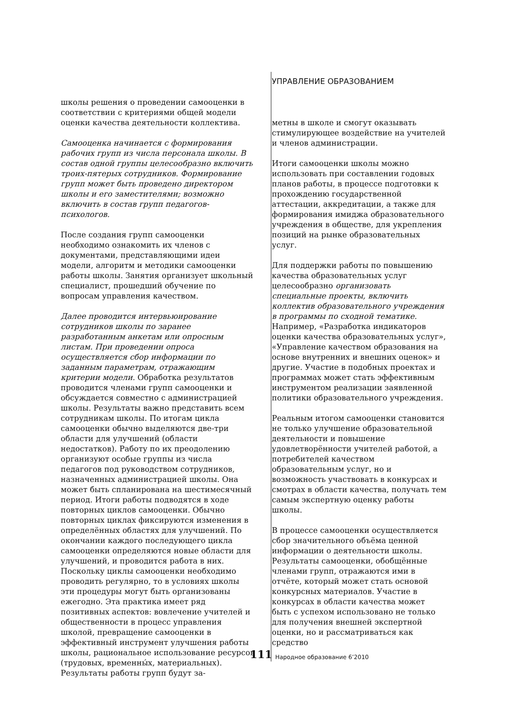УПРАВЛЕНИЕ ОБРАЗОВАНИЕМ
школы решения о проведении самооценки в соответствии с критериями общей модели оценки качества деятельности коллектива.
Самооценка начинается с формирования рабочих групп из числа персонала школы. В состав одной группы целесообразно включить троих-пятерых сотрудников. Формирование групп может быть проведено директором школы и его заместителями; возможно включить в состав групп педагогов-психологов.
После создания групп самооценки необходимо ознакомить их членов с документами, представляющими идеи модели, алгоритм и методики самооценки работы школы. Занятия организует школьный специалист, прошедший обучение по вопросам управления качеством.
Далее проводится интервьюирование сотрудников школы по заранее разработанным анкетам или опросным листам. При проведении опроса осуществляется сбор информации по заданным параметрам, отражающим критерии модели. Обработка результатов проводится членами групп самооценки и обсуждается совместно с администрацией школы. Результаты важно представить всем сотрудникам школы. По итогам цикла самооценки обычно выделяются две-три области для улучшений (области недостатков). Работу по их преодолению организуют особые группы из числа педагогов под руководством сотрудников, назначенных администрацией школы. Она может быть спланирована на шестимесячный период. Итоги работы подводятся в ходе повторных циклов самооценки. Обычно повторных циклах фиксируются изменения в определённых областях для улучшений. По окончании каждого последующего цикла самооценки определяются новые области для улучшений, и проводится работа в них. Поскольку циклы самооценки необходимо проводить регулярно, то в условиях школы эти процедуры могут быть организованы ежегодно. Эта практика имеет ряд позитивных аспектов: вовлечение учителей и общественности в процесс управления школой, превращение самооценки в эффективный инструмент улучшения работы школы, рациональное использование ресурсов (трудовых, временны́х, материальных). Результаты работы групп будут за-
метны в школе и смогут оказывать стимулирующее воздействие на учителей и членов администрации.
Итоги самооценки школы можно использовать при составлении годовых планов работы, в процессе подготовки к прохождению государственной аттестации, аккредитации, а также для формирования имиджа образовательного учреждения в обществе, для укрепления позиций на рынке образовательных услуг.
Для поддержки работы по повышению качества образовательных услуг целесообразно организовать специальные проекты, включить коллектив образовательного учреждения в программы по сходной тематике. Например, «Разработка индикаторов оценки качества образовательных услуг», «Управление качеством образования на основе внутренних и внешних оценок» и другие. Участие в подобных проектах и программах может стать эффективным инструментом реализации заявленной политики образовательного учреждения.
Реальным итогом самооценки становится не только улучшение образовательной деятельности и повышение удовлетворённости учителей работой, а потребителей качеством образовательным услуг, но и возможность участвовать в конкурсах и смотрах в области качества, получать тем самым экспертную оценку работы школы.
В процессе самооценки осуществляется сбор значительного объёма ценной информации о деятельности школы. Результаты самооценки, обобщённые членами групп, отражаются ими в отчёте, который может стать основой конкурсных материалов. Участие в конкурсах в области качества может быть с успехом использовано не только для получения внешней экспертной оценки, но и рассматриваться как средство
111 Народное образование 6’2010